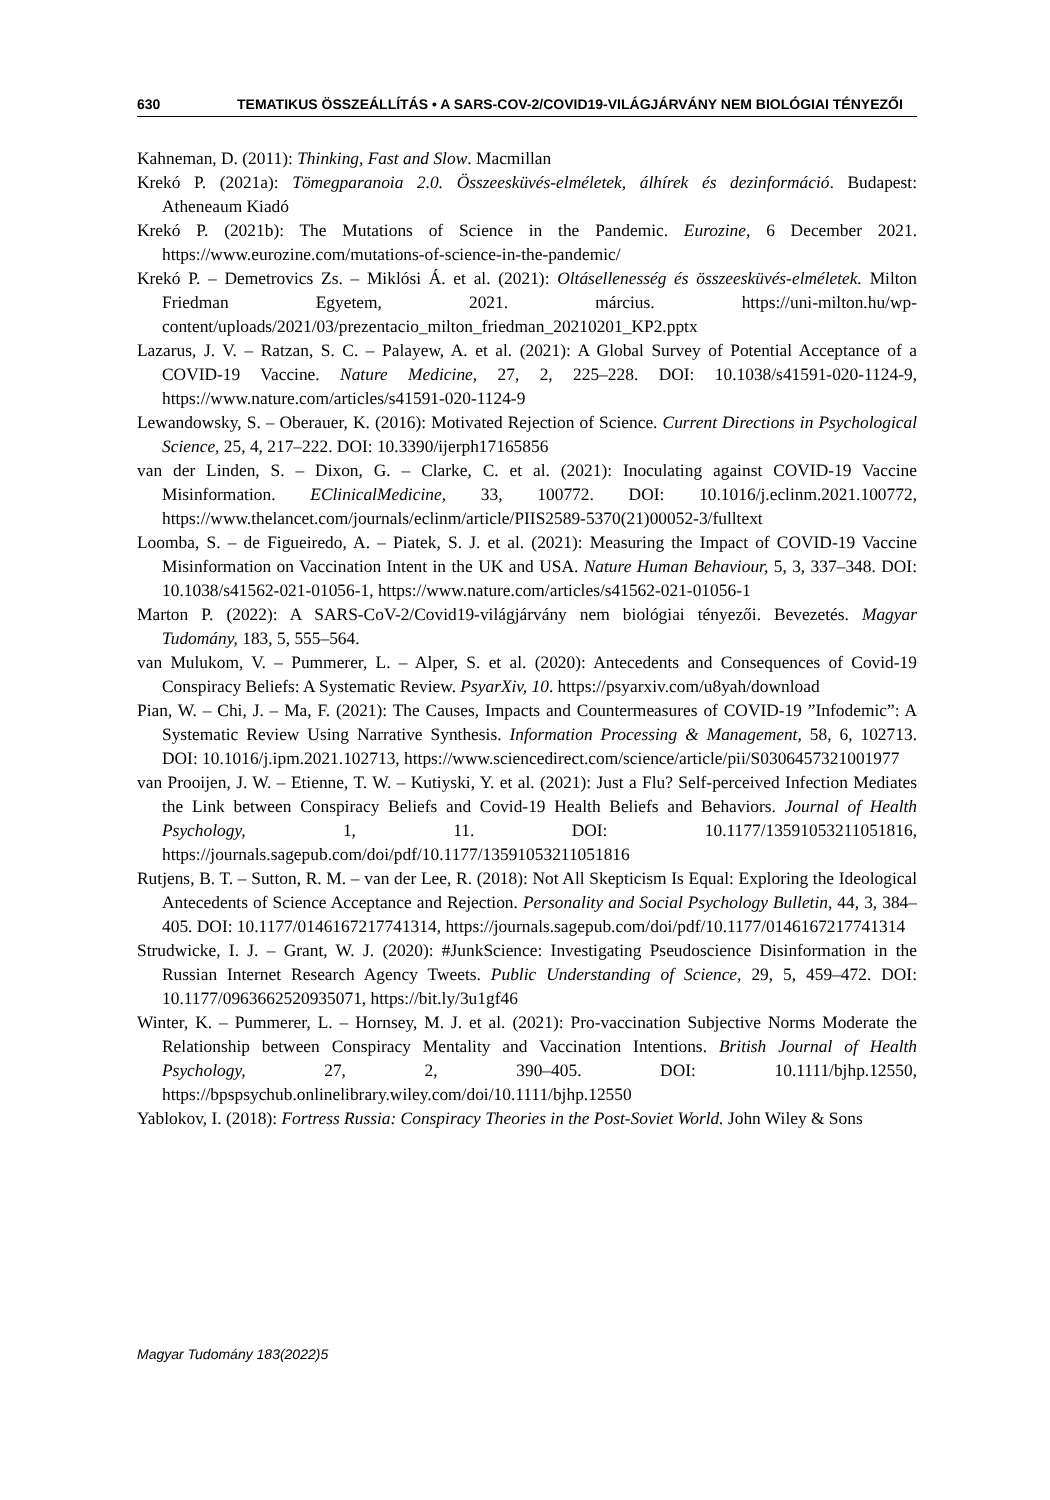630 TEMATIKUS ÖSSZEÁLLÍTÁS • A SARS-COV-2/COVID19-VILÁGJÁRVÁNY NEM BIOLÓGIAI TÉNYEZŐI
Kahneman, D. (2011): Thinking, Fast and Slow. Macmillan
Krekó P. (2021a): Tömegparanoia 2.0. Összeesküvés-elméletek, álhírek és dezinformáció. Budapest: Atheneaum Kiadó
Krekó P. (2021b): The Mutations of Science in the Pandemic. Eurozine, 6 December 2021. https://www.eurozine.com/mutations-of-science-in-the-pandemic/
Krekó P. – Demetrovics Zs. – Miklósi Á. et al. (2021): Oltásellenesség és összeesküvés-elméletek. Milton Friedman Egyetem, 2021. március. https://uni-milton.hu/wp-content/uploads/2021/03/prezentacio_milton_friedman_20210201_KP2.pptx
Lazarus, J. V. – Ratzan, S. C. – Palayew, A. et al. (2021): A Global Survey of Potential Acceptance of a COVID-19 Vaccine. Nature Medicine, 27, 2, 225–228. DOI: 10.1038/s41591-020-1124-9, https://www.nature.com/articles/s41591-020-1124-9
Lewandowsky, S. – Oberauer, K. (2016): Motivated Rejection of Science. Current Directions in Psychological Science, 25, 4, 217–222. DOI: 10.3390/ijerph17165856
van der Linden, S. – Dixon, G. – Clarke, C. et al. (2021): Inoculating against COVID-19 Vaccine Misinformation. EClinicalMedicine, 33, 100772. DOI: 10.1016/j.eclinm.2021.100772, https://www.thelancet.com/journals/eclinm/article/PIIS2589-5370(21)00052-3/fulltext
Loomba, S. – de Figueiredo, A. – Piatek, S. J. et al. (2021): Measuring the Impact of COVID-19 Vaccine Misinformation on Vaccination Intent in the UK and USA. Nature Human Behaviour, 5, 3, 337–348. DOI: 10.1038/s41562-021-01056-1, https://www.nature.com/articles/s41562-021-01056-1
Marton P. (2022): A SARS-CoV-2/Covid19-világjárvány nem biológiai tényezői. Bevezetés. Magyar Tudomány, 183, 5, 555–564.
van Mulukom, V. – Pummerer, L. – Alper, S. et al. (2020): Antecedents and Consequences of Covid-19 Conspiracy Beliefs: A Systematic Review. PsyarXiv, 10. https://psyarxiv.com/u8yah/download
Pian, W. – Chi, J. – Ma, F. (2021): The Causes, Impacts and Countermeasures of COVID-19 ”Infodemic”: A Systematic Review Using Narrative Synthesis. Information Processing & Management, 58, 6, 102713. DOI: 10.1016/j.ipm.2021.102713, https://www.sciencedirect.com/science/article/pii/S0306457321001977
van Prooijen, J. W. – Etienne, T. W. – Kutiyski, Y. et al. (2021): Just a Flu? Self-perceived Infection Mediates the Link between Conspiracy Beliefs and Covid-19 Health Beliefs and Behaviors. Journal of Health Psychology, 1, 11. DOI: 10.1177/13591053211051816, https://journals.sagepub.com/doi/pdf/10.1177/13591053211051816
Rutjens, B. T. – Sutton, R. M. – van der Lee, R. (2018): Not All Skepticism Is Equal: Exploring the Ideological Antecedents of Science Acceptance and Rejection. Personality and Social Psychology Bulletin, 44, 3, 384–405. DOI: 10.1177/0146167217741314, https://journals.sagepub.com/doi/pdf/10.1177/0146167217741314
Strudwicke, I. J. – Grant, W. J. (2020): #JunkScience: Investigating Pseudoscience Disinformation in the Russian Internet Research Agency Tweets. Public Understanding of Science, 29, 5, 459–472. DOI: 10.1177/0963662520935071, https://bit.ly/3u1gf46
Winter, K. – Pummerer, L. – Hornsey, M. J. et al. (2021): Pro-vaccination Subjective Norms Moderate the Relationship between Conspiracy Mentality and Vaccination Intentions. British Journal of Health Psychology, 27, 2, 390–405. DOI: 10.1111/bjhp.12550, https://bpspsychub.onlinelibrary.wiley.com/doi/10.1111/bjhp.12550
Yablokov, I. (2018): Fortress Russia: Conspiracy Theories in the Post-Soviet World. John Wiley & Sons
Magyar Tudomány 183(2022)5